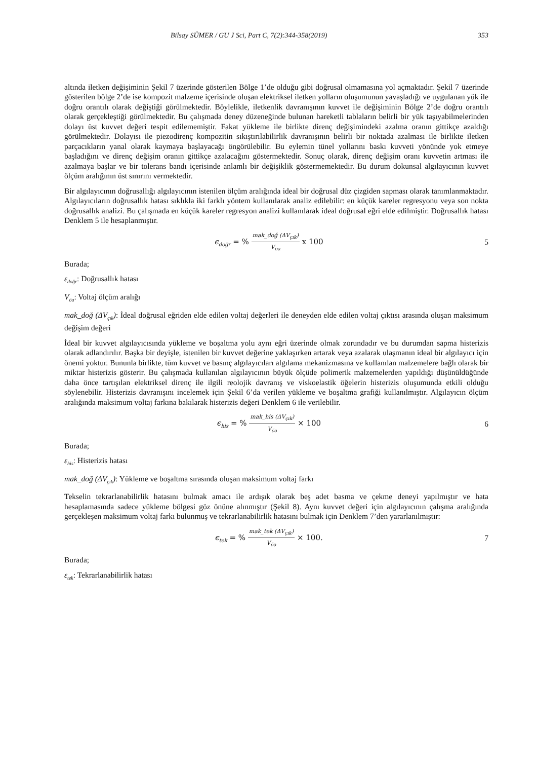Bilsay SÜMER / GU J Sci, Part C, 7(2):344-358(2019) 353
altında iletken değişiminin Şekil 7 üzerinde gösterilen Bölge 1’de olduğu gibi doğrusal olmamasına yol açmaktadır. Şekil 7 üzerinde gösterilen bölge 2’de ise kompozit malzeme içerisinde oluşan elektriksel iletken yolların oluşumunun yavaşladığı ve uygulanan yük ile doğru orantılı olarak değiştiği görülmektedir. Böylelikle, iletkenlik davranışının kuvvet ile değişiminin Bölge 2’de doğru orantılı olarak gerçekleştiği görülmektedir. Bu çalışmada deney düzeneğinde bulunan hareketli tablaların belirli bir yük taşıyabilmelerinden dolayı üst kuvvet değeri tespit edilememiştir. Fakat yükleme ile birlikte direnç değişimindeki azalma oranın gittikçe azaldığı görülmektedir. Dolayısı ile piezodirenç kompozitin sıkıştırılabilirlik davranışının belirli bir noktada azalması ile birlikte iletken parçacıkların yanal olarak kaymaya başlayacağı öngörülebilir. Bu eylemin tünel yollarını baskı kuvveti yönünde yok etmeye başladığını ve direnç değişim oranın gittikçe azalacağını göstermektedir. Sonuç olarak, direnç değişim oranı kuvvetin artması ile azalmaya başlar ve bir tolerans bandı içerisinde anlamlı bir değişiklik göstermemektedir. Bu durum dokunsal algılayıcının kuvvet ölçüm aralığının üst sınırını vermektedir.
Bir algılayıcının doğrusallığı algılayıcının istenilen ölçüm aralığında ideal bir doğrusal düz çizgiden sapması olarak tanımlanmaktadır. Algılayıcıların doğrusallık hatası sıklıkla iki farklı yöntem kullanılarak analiz edilebilir: en küçük kareler regresyonu veya son nokta doğrusallık analizi. Bu çalışmada en küçük kareler regresyon analizi kullanılarak ideal doğrusal eğri elde edilmiştir. Doğrusallık hatası Denklem 5 ile hesaplanmıştır.
ϵ<sub>doğr</sub> = % mak_doğ (ΔV<sub>çık</sub>) V<sub>öa</sub> x 100
5
Burada;
ε<sub>doğr</sub>: Doğrusallık hatası
V<sub>öa</sub>: Voltaj ölçüm aralığı
mak_doğ (ΔV<sub>çık</sub>): İdeal doğrusal eğriden elde edilen voltaj değerleri ile deneyden elde edilen voltaj çıktısı arasında oluşan maksimum değişim değeri
İdeal bir kuvvet algılayıcısında yükleme ve boşaltma yolu aynı eğri üzerinde olmak zorundadır ve bu durumdan sapma histerizis olarak adlandırılır. Başka bir deyişle, istenilen bir kuvvet değerine yaklaşırken artarak veya azalarak ulaşmanın ideal bir algılayıcı için önemi yoktur. Bununla birlikte, tüm kuvvet ve basınç algılayıcıları algılama mekanizmasına ve kullanılan malzemelere bağlı olarak bir miktar histerizis gösterir. Bu çalışmada kullanılan algılayıcının büyük ölçüde polimerik malzemelerden yapıldığı düşünüldüğünde daha önce tartışılan elektriksel direnç ile ilgili reolojik davranış ve viskoelastik öğelerin histerizis oluşumunda etkili olduğu söylenebilir. Histerizis davranışını incelemek için Şekil 6’da verilen yükleme ve boşaltma grafiği kullanılmıştır. Algılayıcın ölçüm aralığında maksimum voltaj farkına bakılarak histerizis değeri Denklem 6 ile verilebilir.
ϵ<sub>his</sub> = % mak_his (ΔV<sub>çık</sub>) V<sub>öa</sub> × 100
6
Burada;
ε<sub>his</sub>: Histerizis hatası
mak_doğ (ΔV<sub>çık</sub>): Yükleme ve boşaltma sırasında oluşan maksimum voltaj farkı
Tekselin tekrarlanabilirlik hatasını bulmak amacı ile ardışık olarak beş adet basma ve çekme deneyi yapılmıştır ve hata hesaplamasında sadece yükleme bölgesi göz önüne alınmıştır (Şekil 8). Aynı kuvvet değeri için algılayıcının çalışma aralığında gerçekleşen maksimum voltaj farkı bulunmuş ve tekrarlanabilirlik hatasını bulmak için Denklem 7’den yararlanılmıştır:
ϵ<sub>tek</sub> = % mak_tek (ΔV<sub>çık</sub>) V<sub>öa</sub> × 100.
7
Burada;
ε<sub>tek</sub>: Tekrarlanabilirlik hatası